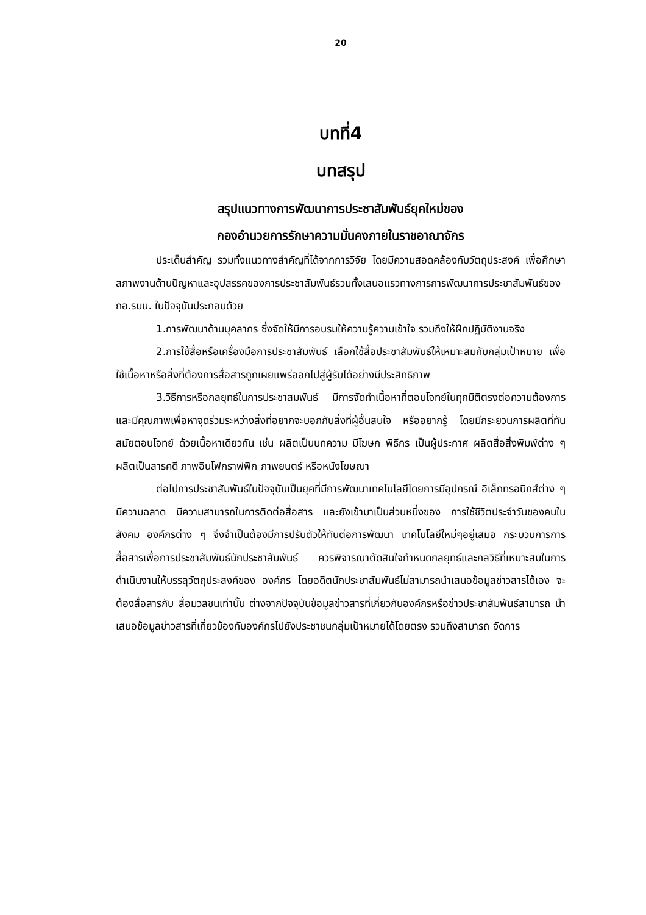20
บทที่4
บทสรุป
สรุปแนวทางการพัฒนาการประชาสัมพันธ์ยุคใหม่ของ
กองอำนวยการรักษาความมั่นคงภายในราชอาณาจักร
ประเด็นสำคัญ รวมทั้งแนวทางสำคัญที่ได้จากการวิจัย โดยมีความสอดคล้องกับวัตถุประสงค์ เพื่อศึกษาสภาพงานด้านปัญหาและอุปสรรคของการประชาสัมพันธ์รวมทั้งเสนอแรวทางการการพัฒนาการประชาสัมพันธ์ของ กอ.รมน. ในปัจจุบันประกอบด้วย
1.การพัฒนาด้านบุคลากร ซึ่งจัดให้มีการอบรมให้ความรู้ความเข้าใจ รวมถึงให้ฝึกปฏิบัติงานจริง
2.การใช้สื่อหรือเครื่องมือการประชาสัมพันธ์ เลือกใช้สื่อประชาสัมพันธ์ให้เหมาะสมกับกลุ่มเป้าหมาย เพื่อใช้เนื้อหาหรือสิ่งที่ต้องการสื่อสารถูกเผยแพร่ออกไปสู่ผู้รับได้อย่างมีประสิทธิภาพ
3.วิธีการหรือกลยุทธ์ในการประชาสมพันธ์ มีการจัดทำเนื้อหาที่ตอบโจทย์ในทุกมิติตรงต่อความต้องการ และมีคุณภาพเพื่อหาจุดร่วมระหว่างสิ่งที่อยากจะบอกกับสิ่งที่ผู้อื่นสนใจ หรืออยากรู้ โดยมีกระยวนการผลิตที่ทันสมัยตอบโจทย์ ด้วยเนื้อหาเดียวกัน เช่น ผลิตเป็นบทความ มีโฆษก พิธีกร เป็นผู้ประกาศ ผลิตสื่อสิ่งพิมพ์ต่าง ๆ ผลิตเป็นสารคดี ภาพอินโฟกราฟฟิก ภาพยนตร์ หรือหนังโฆษณา
ต่อไปการประชาสัมพันธ์ในปัจจุบันเป็นยุคที่มีการพัฒนาเทคโนโลยีโดยการมีอุปกรณ์ อิเล็กทรอนิกส์ต่าง ๆ มีความฉลาด มีความสามารถในการติดต่อสื่อสาร และยังเข้ามาเป็นส่วนหนึ่งของ การใช้ชีวิตประจำวันของคนในสังคม องค์กรต่าง ๆ จึงจำเป็นต้องมีการปรับตัวให้ทันต่อการพัฒนา เทคโนโลยีใหม่ๆอยู่เสมอ กระบวนการการสื่อสารเพื่อการประชาสัมพันธ์นักประชาสัมพันธ์ ควรพิจารณาตัดสินใจกำหนดกลยุทธ์และกลวิธีที่เหมาะสมในการดำเนินงานให้บรรลุวัตถุประสงค์ของ องค์กร โดยอดีตนักประชาสัมพันธ์ไม่สามารถนำเสนอข้อมูลข่าวสารได้เอง จะต้องสื่อสารกับ สื่อมวลชนเท่านั้น ต่างจากปัจจุบันข้อมูลข่าวสารที่เกี่ยวกับองค์กรหรือข่าวประชาสัมพันธ์สามารถ นำเสนอข้อมูลข่าวสารที่เกี่ยวข้องกับองค์กรไปยังประชาชนกลุ่มเป้าหมายได้โดยตรง รวมถึงสามารถ จัดการ